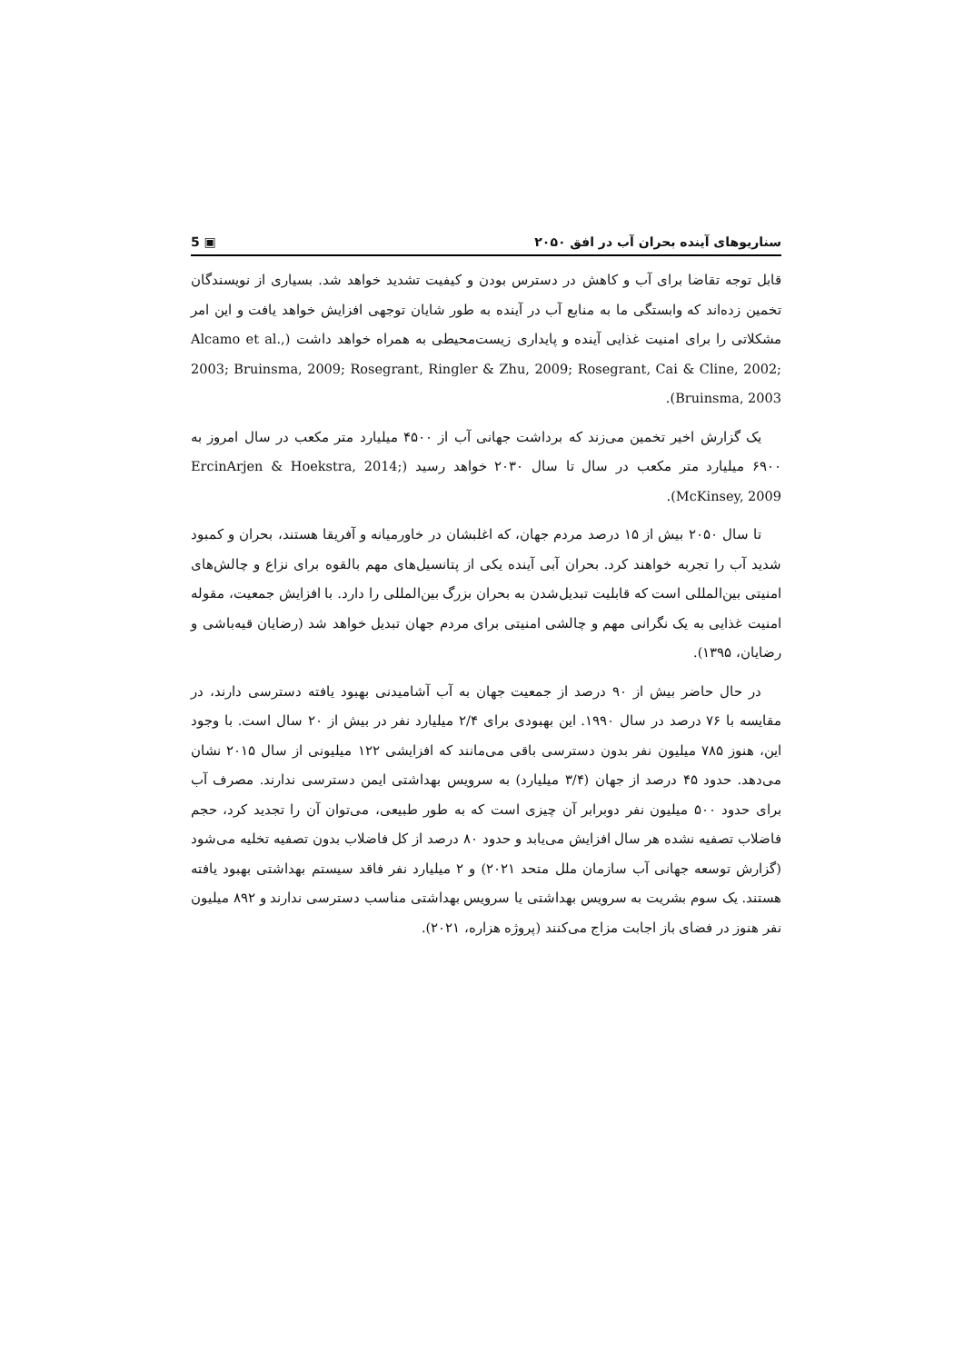سناریوهای آینده بحران آب در افق ۲۰۵۰ ▣ 5
قابل توجه تقاضا برای آب و کاهش در دسترس بودن و کیفیت تشدید خواهد شد. بسیاری از نویسندگان تخمین زده‌اند که وابستگی ما به منابع آب در آینده به طور شایان توجهی افزایش خواهد یافت و این امر مشکلاتی را برای امنیت غذایی آینده و پایداری زیست‌محیطی به همراه خواهد داشت (Alcamo et al., 2003; Bruinsma, 2009; Rosegrant, Ringler & Zhu, 2009; Rosegrant, Cai & Cline, 2002; Bruinsma, 2003).
یک گزارش اخیر تخمین می‌زند که برداشت جهانی آب از ۴۵۰۰ میلیارد متر مکعب در سال امروز به ۶۹۰۰ میلیارد متر مکعب در سال تا سال ۲۰۳۰ خواهد رسید (ErcinArjen & Hoekstra, 2014; McKinsey, 2009).
تا سال ۲۰۵۰ بیش از ۱۵ درصد مردم جهان، که اغلبشان در خاورمیانه و آفریقا هستند، بحران و کمبود شدید آب را تجربه خواهند کرد. بحران آبی آینده یکی از پتانسیل‌های مهم بالقوه برای نزاع و چالش‌های امنیتی بین‌المللی است که قابلیت تبدیل‌شدن به بحران بزرگ بین‌المللی را دارد. با افزایش جمعیت، مقوله امنیت غذایی به یک نگرانی مهم و چالشی امنیتی برای مردم جهان تبدیل خواهد شد (رضایان قیه‌باشی و رضایان، ۱۳۹۵).
در حال حاضر بیش از ۹۰ درصد از جمعیت جهان به آب آشامیدنی بهبود یافته دسترسی دارند، در مقایسه با ۷۶ درصد در سال ۱۹۹۰. این بهبودی برای ۲/۴ میلیارد نفر در بیش از ۲۰ سال است. با وجود این، هنوز ۷۸۵ میلیون نفر بدون دسترسی باقی می‌مانند که افزایشی ۱۲۲ میلیونی از سال ۲۰۱۵ نشان می‌دهد. حدود ۴۵ درصد از جهان (۳/۴ میلیارد) به سرویس بهداشتی ایمن دسترسی ندارند. مصرف آب برای حدود ۵۰۰ میلیون نفر دوبرابر آن چیزی است که به طور طبیعی، می‌توان آن را تجدید کرد، حجم فاضلاب تصفیه نشده هر سال افزایش می‌یابد و حدود ۸۰ درصد از کل فاضلاب بدون تصفیه تخلیه می‌شود (گزارش توسعه جهانی آب سازمان ملل متحد ۲۰۲۱) و ۲ میلیارد نفر فاقد سیستم بهداشتی بهبود یافته هستند. یک سوم بشریت به سرویس بهداشتی یا سرویس بهداشتی مناسب دسترسی ندارند و ۸۹۲ میلیون نفر هنوز در فضای باز اجابت مزاج می‌کنند (پروژه هزاره، ۲۰۲۱).